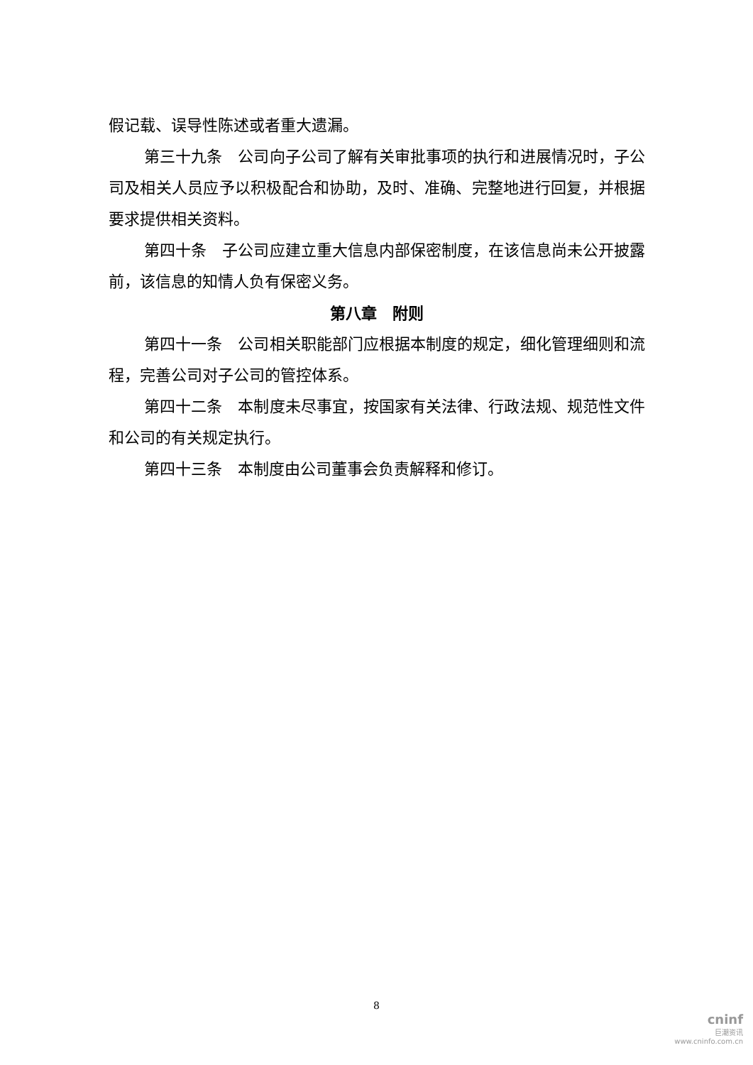假记载、误导性陈述或者重大遗漏。
第三十九条　公司向子公司了解有关审批事项的执行和进展情况时，子公司及相关人员应予以积极配合和协助，及时、准确、完整地进行回复，并根据要求提供相关资料。
第四十条　子公司应建立重大信息内部保密制度，在该信息尚未公开披露前，该信息的知情人负有保密义务。
第八章　附则
第四十一条　公司相关职能部门应根据本制度的规定，细化管理细则和流程，完善公司对子公司的管控体系。
第四十二条　本制度未尽事宜，按国家有关法律、行政法规、规范性文件和公司的有关规定执行。
第四十三条　本制度由公司董事会负责解释和修订。
8
cninf
巨潮资讯
www.cninfo.com.cn